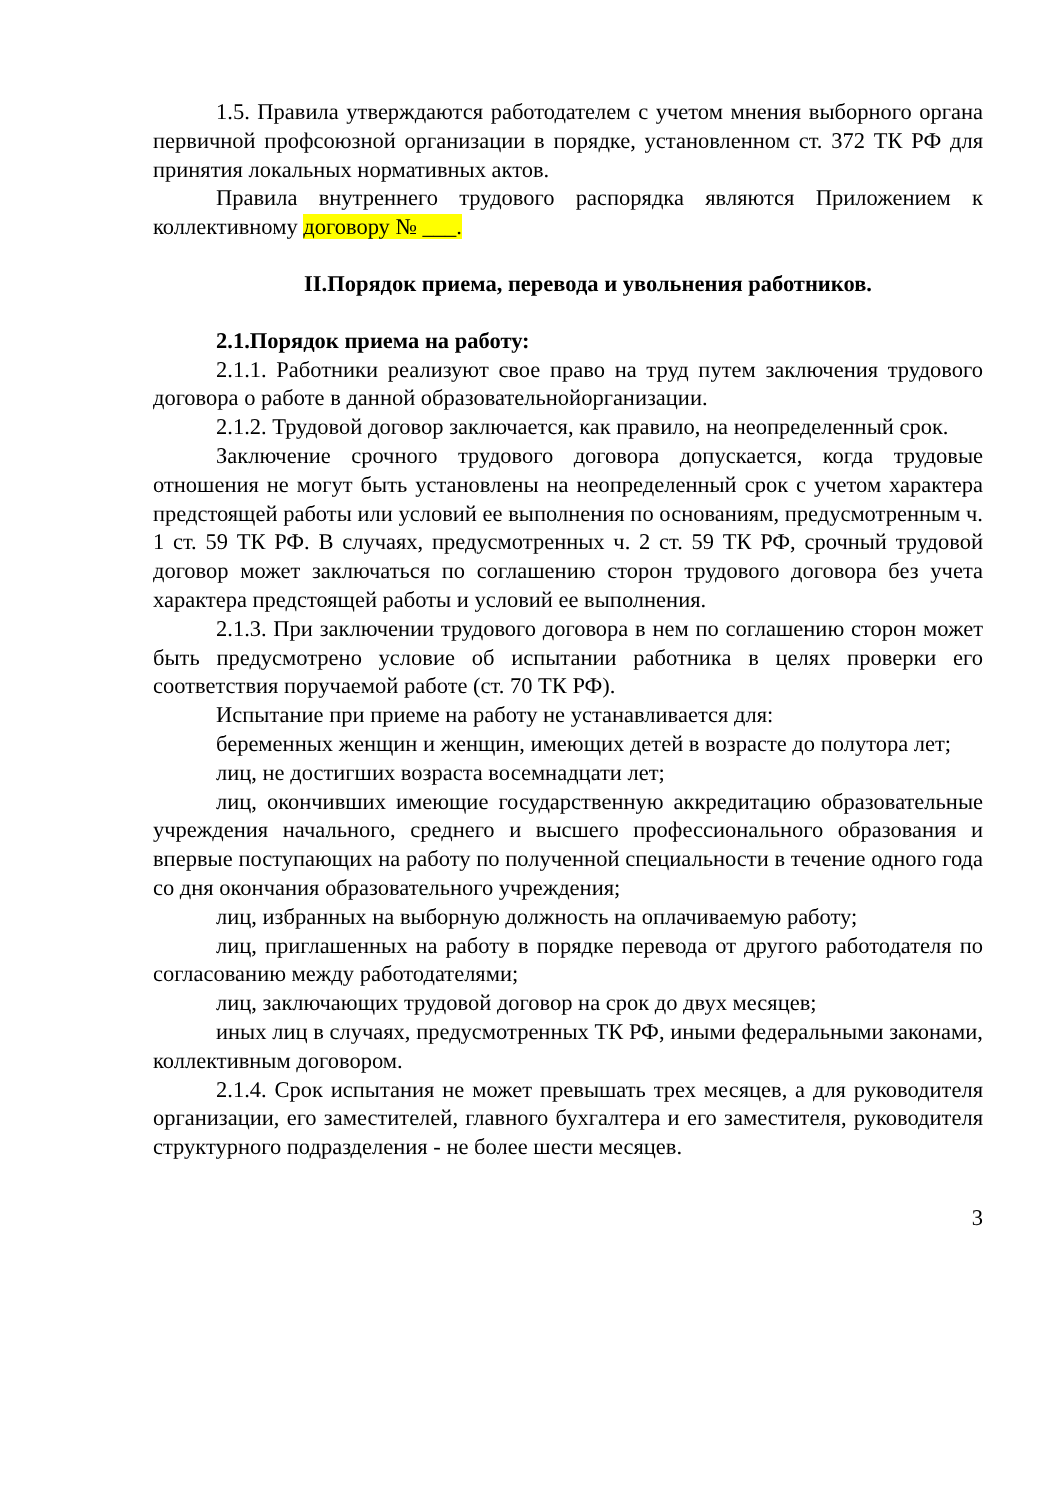1.5. Правила утверждаются работодателем с учетом мнения выборного органа первичной профсоюзной организации в порядке, установленном ст. 372 ТК РФ для принятия локальных нормативных актов.
Правила внутреннего трудового распорядка являются Приложением к коллективному договору № ___.
II.Порядок приема, перевода и увольнения работников.
2.1.Порядок приема на работу:
2.1.1. Работники реализуют свое право на труд путем заключения трудового договора о работе в данной образовательнойорганизации.
2.1.2. Трудовой договор заключается, как правило, на неопределенный срок.
Заключение срочного трудового договора допускается, когда трудовые отношения не могут быть установлены на неопределенный срок с учетом характера предстоящей работы или условий ее выполнения по основаниям, предусмотренным ч. 1 ст. 59 ТК РФ. В случаях, предусмотренных ч. 2 ст. 59 ТК РФ, срочный трудовой договор может заключаться по соглашению сторон трудового договора без учета характера предстоящей работы и условий ее выполнения.
2.1.3. При заключении трудового договора в нем по соглашению сторон может быть предусмотрено условие об испытании работника в целях проверки его соответствия поручаемой работе (ст. 70 ТК РФ).
Испытание при приеме на работу не устанавливается для:
беременных женщин и женщин, имеющих детей в возрасте до полутора лет;
лиц, не достигших возраста восемнадцати лет;
лиц, окончивших имеющие государственную аккредитацию образовательные учреждения начального, среднего и высшего профессионального образования и впервые поступающих на работу по полученной специальности в течение одного года со дня окончания образовательного учреждения;
лиц, избранных на выборную должность на оплачиваемую работу;
лиц, приглашенных на работу в порядке перевода от другого работодателя по согласованию между работодателями;
лиц, заключающих трудовой договор на срок до двух месяцев;
иных лиц в случаях, предусмотренных ТК РФ, иными федеральными законами, коллективным договором.
2.1.4. Срок испытания не может превышать трех месяцев, а для руководителя организации, его заместителей, главного бухгалтера и его заместителя, руководителя структурного подразделения - не более шести месяцев.
3